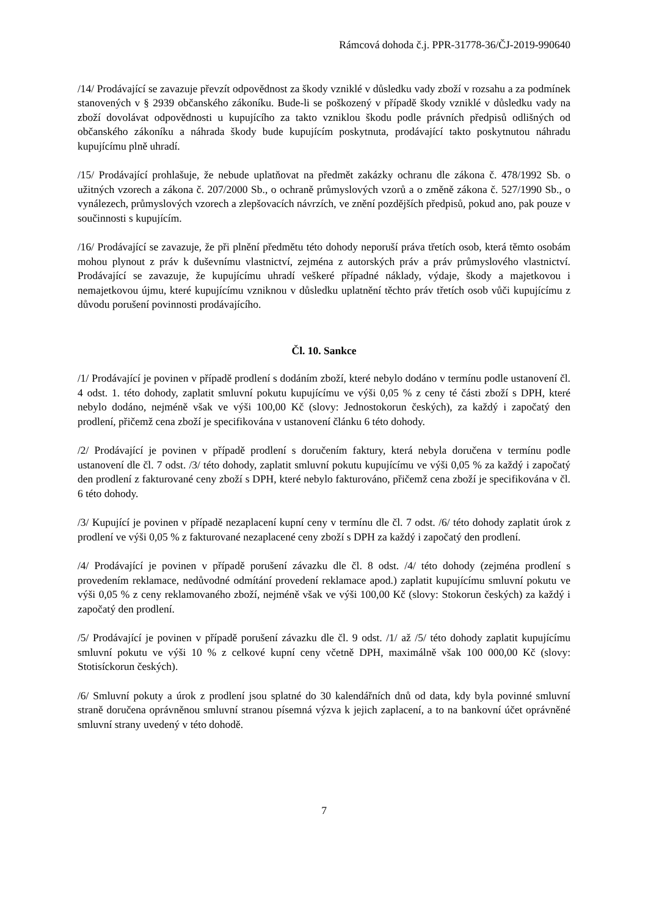Rámcová dohoda č.j. PPR-31778-36/ČJ-2019-990640
/14/ Prodávající se zavazuje převzít odpovědnost za škody vzniklé v důsledku vady zboží v rozsahu a za podmínek stanovených v § 2939 občanského zákoníku. Bude-li se poškozený v případě škody vzniklé v důsledku vady na zboží dovolávat odpovědnosti u kupujícího za takto vzniklou škodu podle právních předpisů odlišných od občanského zákoníku a náhrada škody bude kupujícím poskytnuta, prodávající takto poskytnutou náhradu kupujícímu plně uhradí.
/15/ Prodávající prohlašuje, že nebude uplatňovat na předmět zakázky ochranu dle zákona č. 478/1992 Sb. o užitných vzorech a zákona č. 207/2000 Sb., o ochraně průmyslových vzorů a o změně zákona č. 527/1990 Sb., o vynálezech, průmyslových vzorech a zlepšovacích návrzích, ve znění pozdějších předpisů, pokud ano, pak pouze v součinnosti s kupujícím.
/16/ Prodávající se zavazuje, že při plnění předmětu této dohody neporuší práva třetích osob, která těmto osobám mohou plynout z práv k duševnímu vlastnictví, zejména z autorských práv a práv průmyslového vlastnictví. Prodávající se zavazuje, že kupujícímu uhradí veškeré případné náklady, výdaje, škody a majetkovou i nemajetkovou újmu, které kupujícímu vzniknou v důsledku uplatnění těchto práv třetích osob vůči kupujícímu z důvodu porušení povinnosti prodávajícího.
Čl. 10. Sankce
/1/ Prodávající je povinen v případě prodlení s dodáním zboží, které nebylo dodáno v termínu podle ustanovení čl. 4 odst. 1. této dohody, zaplatit smluvní pokutu kupujícímu ve výši 0,05 % z ceny té části zboží s DPH, které nebylo dodáno, nejméně však ve výši 100,00 Kč (slovy: Jednostokorun českých), za každý i započatý den prodlení, přičemž cena zboží je specifikována v ustanovení článku 6 této dohody.
/2/ Prodávající je povinen v případě prodlení s doručením faktury, která nebyla doručena v termínu podle ustanovení dle čl. 7 odst. /3/ této dohody, zaplatit smluvní pokutu kupujícímu ve výši 0,05 % za každý i započatý den prodlení z fakturované ceny zboží s DPH, které nebylo fakturováno, přičemž cena zboží je specifikována v čl. 6 této dohody.
/3/ Kupující je povinen v případě nezaplacení kupní ceny v termínu dle čl. 7 odst. /6/ této dohody zaplatit úrok z prodlení ve výši 0,05 % z fakturované nezaplacené ceny zboží s DPH za každý i započatý den prodlení.
/4/ Prodávající je povinen v případě porušení závazku dle čl. 8 odst. /4/ této dohody (zejména prodlení s provedením reklamace, nedůvodné odmítání provedení reklamace apod.) zaplatit kupujícímu smluvní pokutu ve výši 0,05 % z ceny reklamovaného zboží, nejméně však ve výši 100,00 Kč (slovy: Stokorun českých) za každý i započatý den prodlení.
/5/ Prodávající je povinen v případě porušení závazku dle čl. 9 odst. /1/ až /5/ této dohody zaplatit kupujícímu smluvní pokutu ve výši 10 % z celkové kupní ceny včetně DPH, maximálně však 100 000,00 Kč (slovy: Stotisíckorun českých).
/6/ Smluvní pokuty a úrok z prodlení jsou splatné do 30 kalendářních dnů od data, kdy byla povinné smluvní straně doručena oprávněnou smluvní stranou písemná výzva k jejich zaplacení, a to na bankovní účet oprávněné smluvní strany uvedený v této dohodě.
7